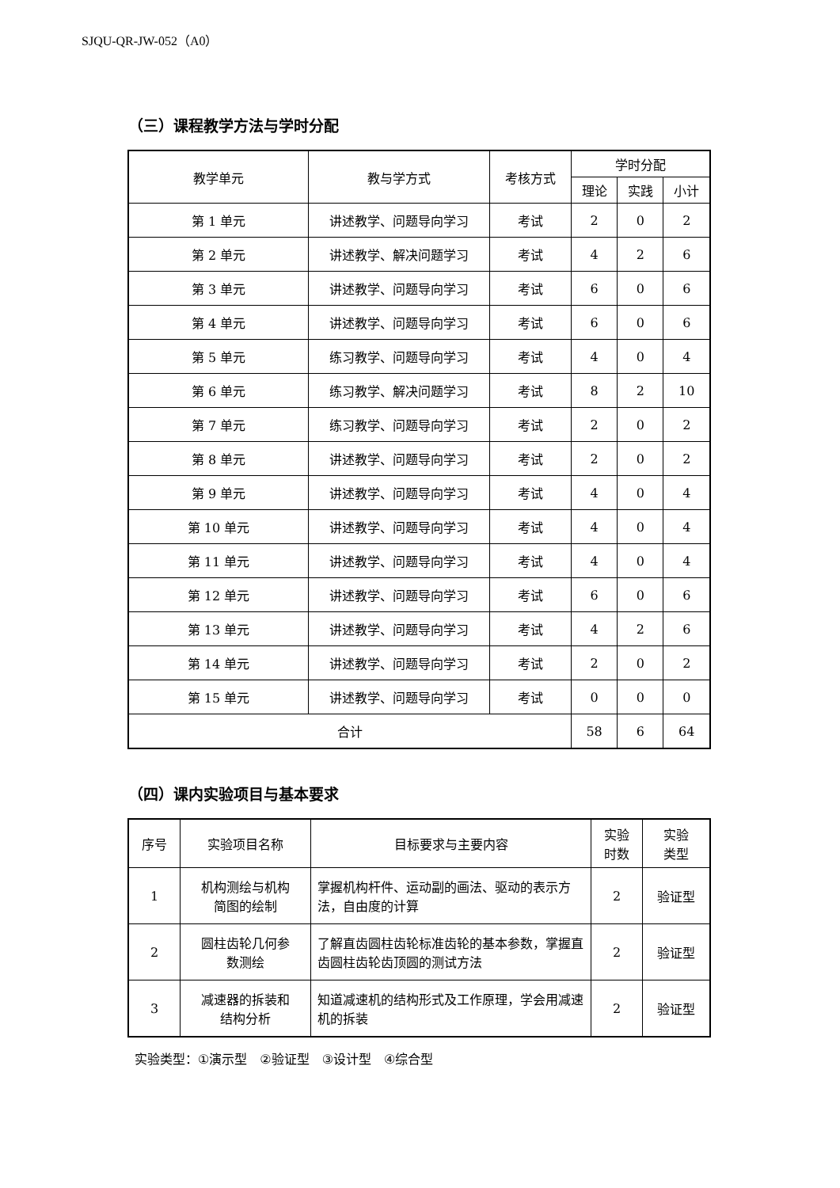SJQU-QR-JW-052（A0）
（三）课程教学方法与学时分配
| 教学单元 | 教与学方式 | 考核方式 | 学时分配 | | |
| --- | --- | --- | --- | --- | --- |
| | | | 理论 | 实践 | 小计 |
| 第 1 单元 | 讲述教学、问题导向学习 | 考试 | 2 | 0 | 2 |
| 第 2 单元 | 讲述教学、解决问题学习 | 考试 | 4 | 2 | 6 |
| 第 3 单元 | 讲述教学、问题导向学习 | 考试 | 6 | 0 | 6 |
| 第 4 单元 | 讲述教学、问题导向学习 | 考试 | 6 | 0 | 6 |
| 第 5 单元 | 练习教学、问题导向学习 | 考试 | 4 | 0 | 4 |
| 第 6 单元 | 练习教学、解决问题学习 | 考试 | 8 | 2 | 10 |
| 第 7 单元 | 练习教学、问题导向学习 | 考试 | 2 | 0 | 2 |
| 第 8 单元 | 讲述教学、问题导向学习 | 考试 | 2 | 0 | 2 |
| 第 9 单元 | 讲述教学、问题导向学习 | 考试 | 4 | 0 | 4 |
| 第 10 单元 | 讲述教学、问题导向学习 | 考试 | 4 | 0 | 4 |
| 第 11 单元 | 讲述教学、问题导向学习 | 考试 | 4 | 0 | 4 |
| 第 12 单元 | 讲述教学、问题导向学习 | 考试 | 6 | 0 | 6 |
| 第 13 单元 | 讲述教学、问题导向学习 | 考试 | 4 | 2 | 6 |
| 第 14 单元 | 讲述教学、问题导向学习 | 考试 | 2 | 0 | 2 |
| 第 15 单元 | 讲述教学、问题导向学习 | 考试 | 0 | 0 | 0 |
| 合计 | | | 58 | 6 | 64 |
（四）课内实验项目与基本要求
| 序号 | 实验项目名称 | 目标要求与主要内容 | 实验 时数 | 实验 类型 |
| --- | --- | --- | --- | --- |
| 1 | 机构测绘与机构 简图的绘制 | 掌握机构杆件、运动副的画法、驱动的表示方法，自由度的计算 | 2 | 验证型 |
| 2 | 圆柱齿轮几何参 数测绘 | 了解直齿圆柱齿轮标准齿轮的基本参数，掌握直齿圆柱齿轮齿顶圆的测试方法 | 2 | 验证型 |
| 3 | 减速器的拆装和 结构分析 | 知道减速机的结构形式及工作原理，学会用减速机的拆装 | 2 | 验证型 |
实验类型：①演示型　②验证型　③设计型　④综合型